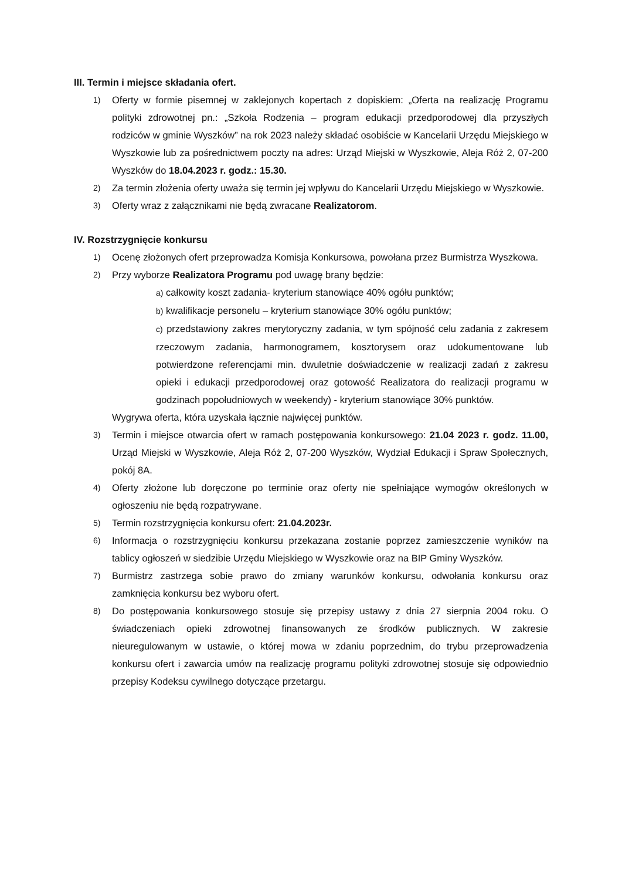III. Termin i miejsce składania ofert.
1) Oferty w formie pisemnej w zaklejonych kopertach z dopiskiem: „Oferta na realizację Programu polityki zdrowotnej pn.: „Szkoła Rodzenia – program edukacji przedporodowej dla przyszłych rodziców w gminie Wyszków” na rok 2023 należy składać osobiście w Kancelarii Urzędu Miejskiego w Wyszkowie lub za pośrednictwem poczty na adres: Urząd Miejski w Wyszkowie, Aleja Róż 2, 07-200 Wyszków do 18.04.2023 r. godz.: 15.30.
2) Za termin złożenia oferty uważa się termin jej wpływu do Kancelarii Urzędu Miejskiego w Wyszkowie.
3) Oferty wraz z załącznikami nie będą zwracane Realizatorom.
IV. Rozstrzygnięcie konkursu
1) Ocenę złożonych ofert przeprowadza Komisja Konkursowa, powołana przez Burmistrza Wyszkowa.
2) Przy wyborze Realizatora Programu pod uwagę brany będzie:
a) całkowity koszt zadania- kryterium stanowiące 40% ogółu punktów;
b) kwalifikacje personelu – kryterium stanowiące 30% ogółu punktów;
c) przedstawiony zakres merytoryczny zadania, w tym spójność celu zadania z zakresem rzeczowym zadania, harmonogramem, kosztorysem oraz udokumentowane lub potwierdzone referencjami min. dwuletnie doświadczenie w realizacji zadań z zakresu opieki i edukacji przedporodowej oraz gotowość Realizatora do realizacji programu w godzinach popołudniowych w weekendy) - kryterium stanowiące 30% punktów.
Wygrywa oferta, która uzyskała łącznie najwięcej punktów.
3) Termin i miejsce otwarcia ofert w ramach postępowania konkursowego: 21.04 2023 r. godz. 11.00, Urząd Miejski w Wyszkowie, Aleja Róż 2, 07-200 Wyszków, Wydział Edukacji i Spraw Społecznych, pokój 8A.
4) Oferty złożone lub doręczone po terminie oraz oferty nie spełniające wymogów określonych w ogłoszeniu nie będą rozpatrywane.
5) Termin rozstrzygnięcia konkursu ofert: 21.04.2023r.
6) Informacja o rozstrzygnięciu konkursu przekazana zostanie poprzez zamieszczenie wyników na tablicy ogłoszeń w siedzibie Urzędu Miejskiego w Wyszkowie oraz na BIP Gminy Wyszków.
7) Burmistrz zastrzega sobie prawo do zmiany warunków konkursu, odwołania konkursu oraz zamknięcia konkursu bez wyboru ofert.
8) Do postępowania konkursowego stosuje się przepisy ustawy z dnia 27 sierpnia 2004 roku. O świadczeniach opieki zdrowotnej finansowanych ze środków publicznych. W zakresie nieuregulowanym w ustawie, o której mowa w zdaniu poprzednim, do trybu przeprowadzenia konkursu ofert i zawarcia umów na realizację programu polityki zdrowotnej stosuje się odpowiednio przepisy Kodeksu cywilnego dotyczące przetargu.